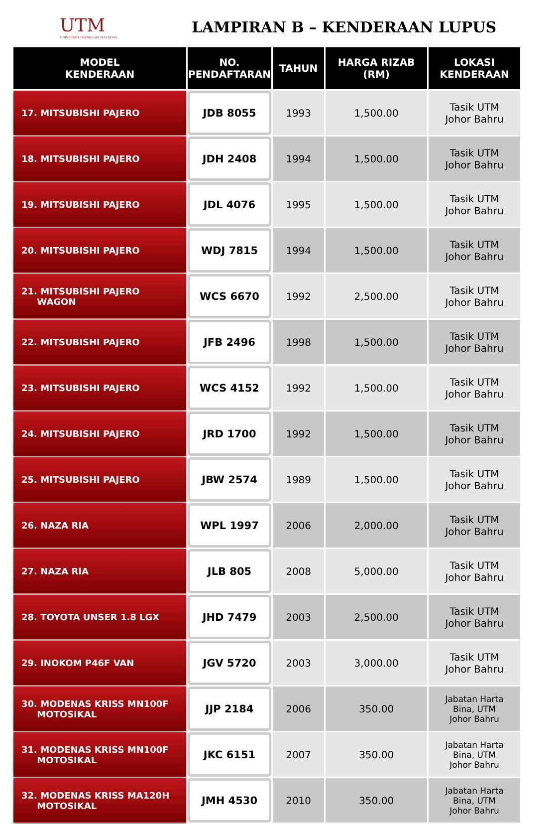UTM
UNIVERSITI TEKNOLOGI MALAYSIA
LAMPIRAN B – KENDERAAN LUPUS
| MODEL KENDERAAN | NO. PENDAFTARAN | TAHUN | HARGA RIZAB (RM) | LOKASI KENDERAAN |
| --- | --- | --- | --- | --- |
| 17. MITSUBISHI PAJERO | JDB 8055 | 1993 | 1,500.00 | Tasik UTM Johor Bahru |
| 18. MITSUBISHI PAJERO | JDH 2408 | 1994 | 1,500.00 | Tasik UTM Johor Bahru |
| 19. MITSUBISHI PAJERO | JDL 4076 | 1995 | 1,500.00 | Tasik UTM Johor Bahru |
| 20. MITSUBISHI PAJERO | WDJ 7815 | 1994 | 1,500.00 | Tasik UTM Johor Bahru |
| 21. MITSUBISHI PAJERO WAGON | WCS 6670 | 1992 | 2,500.00 | Tasik UTM Johor Bahru |
| 22. MITSUBISHI PAJERO | JFB 2496 | 1998 | 1,500.00 | Tasik UTM Johor Bahru |
| 23. MITSUBISHI PAJERO | WCS 4152 | 1992 | 1,500.00 | Tasik UTM Johor Bahru |
| 24. MITSUBISHI PAJERO | JRD 1700 | 1992 | 1,500.00 | Tasik UTM Johor Bahru |
| 25. MITSUBISHI PAJERO | JBW 2574 | 1989 | 1,500.00 | Tasik UTM Johor Bahru |
| 26. NAZA RIA | WPL 1997 | 2006 | 2,000.00 | Tasik UTM Johor Bahru |
| 27. NAZA RIA | JLB 805 | 2008 | 5,000.00 | Tasik UTM Johor Bahru |
| 28. TOYOTA UNSER 1.8 LGX | JHD 7479 | 2003 | 2,500.00 | Tasik UTM Johor Bahru |
| 29. INOKOM P46F VAN | JGV 5720 | 2003 | 3,000.00 | Tasik UTM Johor Bahru |
| 30. MODENAS KRISS MN100F MOTOSIKAL | JJP 2184 | 2006 | 350.00 | Jabatan Harta Bina, UTM Johor Bahru |
| 31. MODENAS KRISS MN100F MOTOSIKAL | JKC 6151 | 2007 | 350.00 | Jabatan Harta Bina, UTM Johor Bahru |
| 32. MODENAS KRISS MA120H MOTOSIKAL | JMH 4530 | 2010 | 350.00 | Jabatan Harta Bina, UTM Johor Bahru |